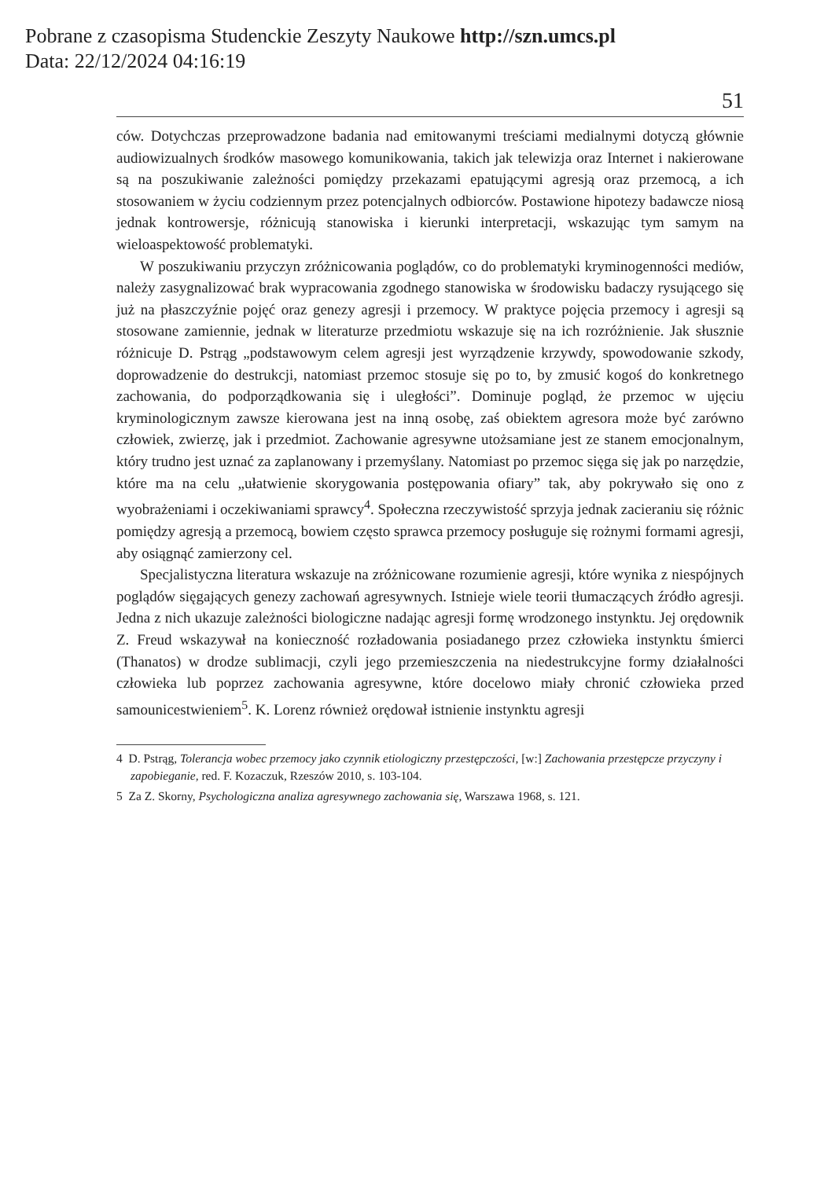Pobrane z czasopisma Studenckie Zeszyty Naukowe http://szn.umcs.pl
Data: 22/12/2024 04:16:19
51
ców. Dotychczas przeprowadzone badania nad emitowanymi treściami medialnymi dotyczą głównie audiowizualnych środków masowego komunikowania, takich jak telewizja oraz Internet i nakierowane są na poszukiwanie zależności pomiędzy przekazami epatującymi agresją oraz przemocą, a ich stosowaniem w życiu codziennym przez potencjalnych odbiorców. Postawione hipotezy badawcze niosą jednak kontrowersje, różnicują stanowiska i kierunki interpretacji, wskazując tym samym na wieloaspektowość problematyki.
W poszukiwaniu przyczyn zróżnicowania poglądów, co do problematyki kryminogenności mediów, należy zasygnalizować brak wypracowania zgodnego stanowiska w środowisku badaczy rysującego się już na płaszczyźnie pojęć oraz genezy agresji i przemocy. W praktyce pojęcia przemocy i agresji są stosowane zamiennie, jednak w literaturze przedmiotu wskazuje się na ich rozróżnienie. Jak słusznie różnicuje D. Pstrąg „podstawowym celem agresji jest wyrządzenie krzywdy, spowodowanie szkody, doprowadzenie do destrukcji, natomiast przemoc stosuje się po to, by zmusić kogoś do konkretnego zachowania, do podporządkowania się i uległości”. Dominuje pogląd, że przemoc w ujęciu kryminologicznym zawsze kierowana jest na inną osobę, zaś obiektem agresora może być zarówno człowiek, zwierzę, jak i przedmiot. Zachowanie agresywne utożsamiane jest ze stanem emocjonalnym, który trudno jest uznać za zaplanowany i przemyślany. Natomiast po przemoc sięga się jak po narzędzie, które ma na celu „ułatwienie skorygowania postępowania ofiary” tak, aby pokrywało się ono z wyobrażeniami i oczekiwaniami sprawcy<sup>4</sup>. Społeczna rzeczywistość sprzyja jednak zacieraniu się różnic pomiędzy agresją a przemocą, bowiem często sprawca przemocy posługuje się rożnymi formami agresji, aby osiągnąć zamierzony cel.
Specjalistyczna literatura wskazuje na zróżnicowane rozumienie agresji, które wynika z niespójnych poglądów sięgających genezy zachowań agresywnych. Istnieje wiele teorii tłumaczących źródło agresji. Jedna z nich ukazuje zależności biologiczne nadając agresji formę wrodzonego instynktu. Jej orędownik Z. Freud wskazywał na konieczność rozładowania posiadanego przez człowieka instynktu śmierci (Thanatos) w drodze sublimacji, czyli jego przemieszczenia na niedestrukcyjne formy działalności człowieka lub poprzez zachowania agresywne, które docelowo miały chronić człowieka przed samounicestwieniem<sup>5</sup>. K. Lorenz również orędował istnienie instynktu agresji
4 D. Pstrąg, Tolerancja wobec przemocy jako czynnik etiologiczny przestępczości, [w:] Zachowania przestępcze przyczyny i zapobieganie, red. F. Kozaczuk, Rzeszów 2010, s. 103-104.
5 Za Z. Skorny, Psychologiczna analiza agresywnego zachowania się, Warszawa 1968, s. 121.